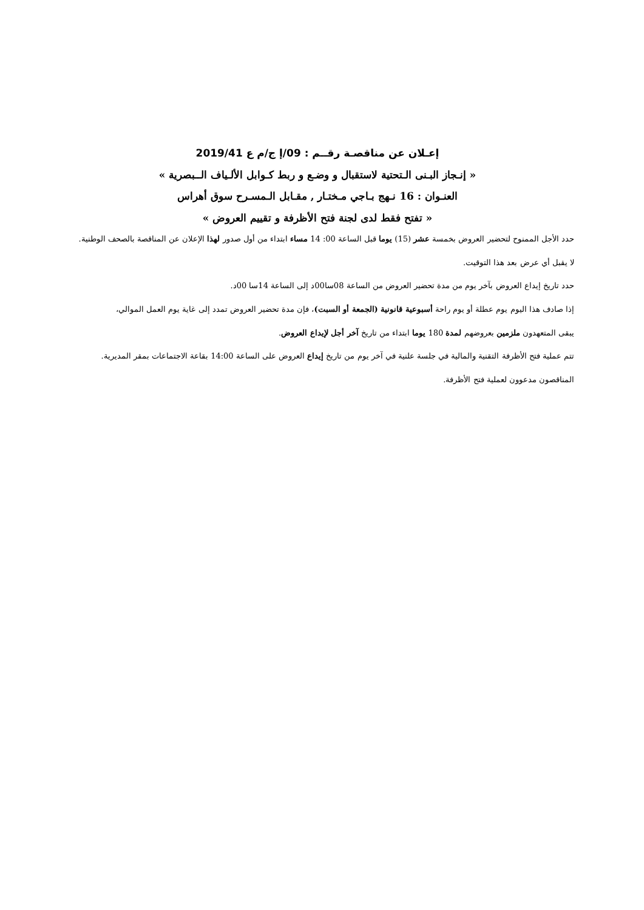إعـلان عن مناقصـة رقــم : 09/إ ج/م ع 2019/41
« إنـجاز البـنى الـتحتية لاستقبال و وضـع و ربط كـوابل الألـياف الــبصرية »
العنـوان : 16 نـهج بـاجي مـختـار , مقـابل الـمسـرح سوق أهراس
« تفتح فقط لدى لجنة فتح الأظرفة و تقييم العروض »
حدد الأجل الممنوح لتحضير العروض بخمسة عشر (15) يوما قبل الساعة 00: 14 مساء ابتداء من أول صدور لهذا الإعلان عن المناقصة بالصحف الوطنية.
لا يقبل أي عرض بعد هذا التوقيت.
حدد تاريخ إيداع العروض بآخر يوم من مدة تحضير العروض من الساعة 08سا00د إلى الساعة 14سا 00د.
إذا صادف هذا اليوم يوم عطلة أو يوم راحة أسبوعية قانونية (الجمعة أو السبت)، فإن مدة تحضير العروض تمدد إلى غاية يوم العمل الموالي،
يبقى المتعهدون ملزمين بعروضهم لمدة 180 يوما ابتداء من تاريخ آخر أجل لإيداع العروض.
تتم عملية فتح الأظرفة التقنية والمالية في جلسة علنية في آخر يوم من تاريخ إيداع العروض على الساعة 14:00 بقاعة الاجتماعات بمقر المديرية.
المناقصون مدعوون لعملية فتح الأظرفة.